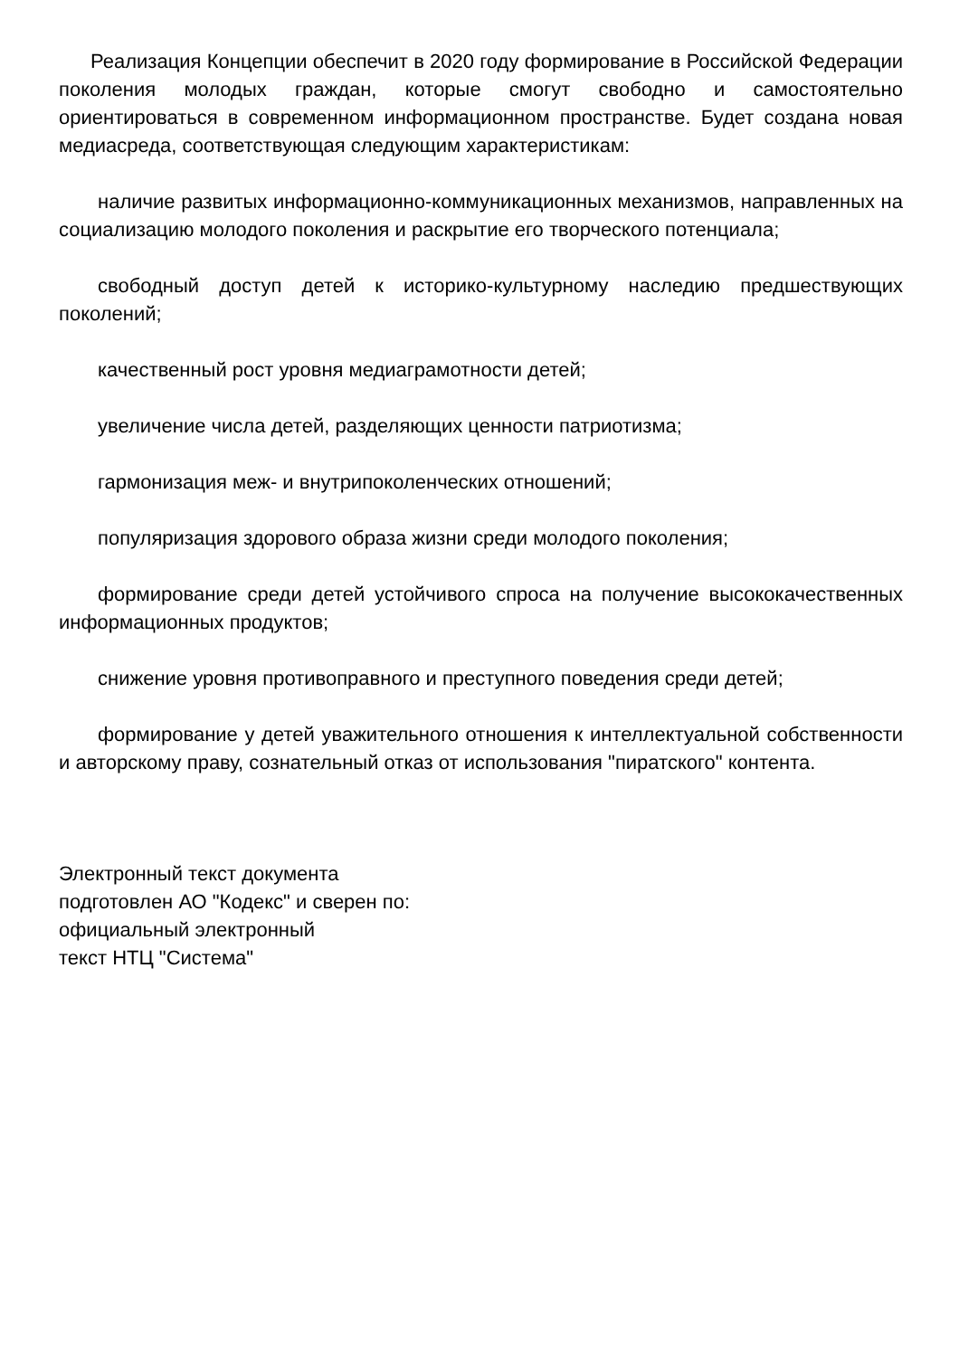Реализация Концепции обеспечит в 2020 году формирование в Российской Федерации поколения молодых граждан, которые смогут свободно и самостоятельно ориентироваться в современном информационном пространстве. Будет создана новая медиасреда, соответствующая следующим характеристикам:
наличие развитых информационно-коммуникационных механизмов, направленных на социализацию молодого поколения и раскрытие его творческого потенциала;
свободный доступ детей к историко-культурному наследию предшествующих поколений;
качественный рост уровня медиаграмотности детей;
увеличение числа детей, разделяющих ценности патриотизма;
гармонизация меж- и внутрипоколенческих отношений;
популяризация здорового образа жизни среди молодого поколения;
формирование среди детей устойчивого спроса на получение высококачественных информационных продуктов;
снижение уровня противоправного и преступного поведения среди детей;
формирование у детей уважительного отношения к интеллектуальной собственности и авторскому праву, сознательный отказ от использования "пиратского" контента.
Электронный текст документа
подготовлен АО "Кодекс" и сверен по:
официальный электронный
текст НТЦ "Система"